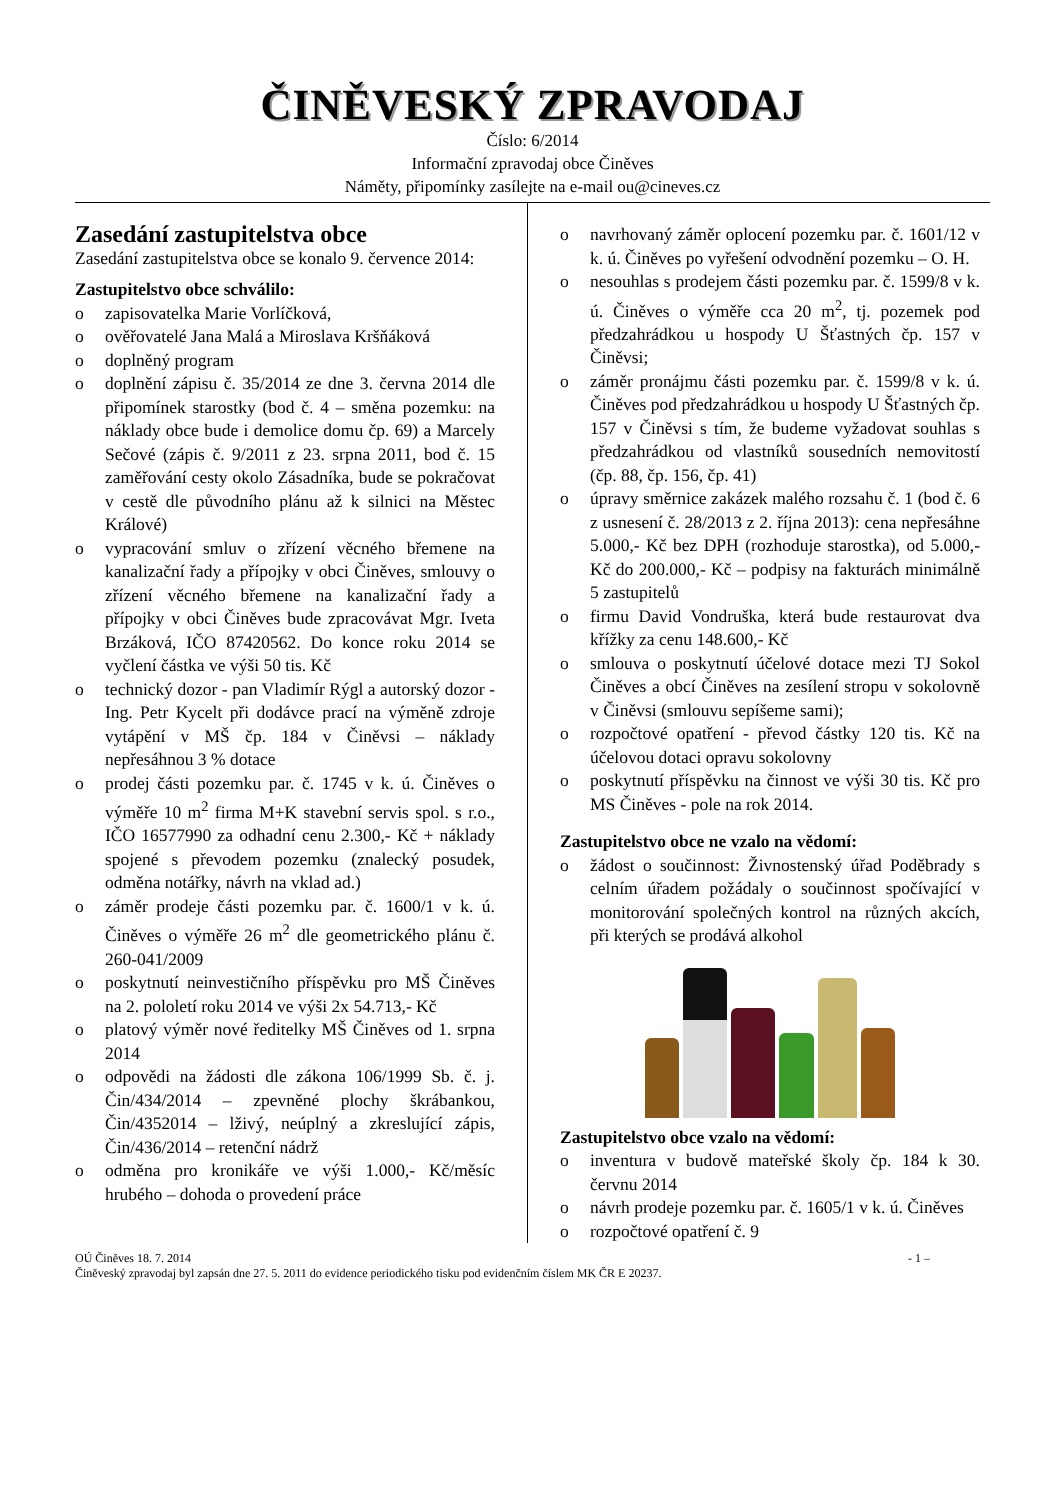ČINĚVESKÝ ZPRAVODAJ
Číslo: 6/2014
Informační zpravodaj obce Činěves
Náměty, připomínky zasílejte na e-mail ou@cineves.cz
Zasedání zastupitelstva obce
Zasedání zastupitelstva obce se konalo 9. července 2014:
Zastupitelstvo obce schválilo:
o zapisovatelka Marie Vorlíčková,
o ověřovatelé Jana Malá a Miroslava Kršňáková
o doplněný program
o doplnění zápisu č. 35/2014 ze dne 3. června 2014 dle připomínek starostky (bod č. 4 – směna pozemku: na náklady obce bude i demolice domu čp. 69) a Marcely Sečové (zápis č. 9/2011 z 23. srpna 2011, bod č. 15 zaměřování cesty okolo Zásadníka, bude se pokračovat v cestě dle původního plánu až k silnici na Městec Králové)
o vypracování smluv o zřízení věcného břemene na kanalizační řady a přípojky v obci Činěves, smlouvy o zřízení věcného břemene na kanalizační řady a přípojky v obci Činěves bude zpracovávat Mgr. Iveta Brzáková, IČO 87420562. Do konce roku 2014 se vyčlení částka ve výši 50 tis. Kč
o technický dozor - pan Vladimír Rýgl a autorský dozor - Ing. Petr Kycelt při dodávce prací na výměně zdroje vytápění v MŠ čp. 184 v Činěvsi – náklady nepřesáhnou 3 % dotace
o prodej části pozemku par. č. 1745 v k. ú. Činěves o výměře 10 m<sup>2</sup> firma M+K stavební servis spol. s r.o., IČO 16577990 za odhadní cenu 2.300,- Kč + náklady spojené s převodem pozemku (znalecký posudek, odměna notářky, návrh na vklad ad.)
o záměr prodeje části pozemku par. č. 1600/1 v k. ú. Činěves o výměře 26 m<sup>2</sup> dle geometrického plánu č. 260-041/2009
o poskytnutí neinvestičního příspěvku pro MŠ Činěves na 2. pololetí roku 2014 ve výši 2x 54.713,- Kč
o platový výměr nové ředitelky MŠ Činěves od 1. srpna 2014
o odpovědi na žádosti dle zákona 106/1999 Sb. č. j. Čin/434/2014 – zpevněné plochy škrábankou, Čin/4352014 – lživý, neúplný a zkreslující zápis, Čin/436/2014 – retenční nádrž
o odměna pro kronikáře ve výši 1.000,- Kč/měsíc hrubého – dohoda o provedení práce
o navrhovaný záměr oplocení pozemku par. č. 1601/12 v k. ú. Činěves po vyřešení odvodnění pozemku – O. H.
o nesouhlas s prodejem části pozemku par. č. 1599/8 v k. ú. Činěves o výměře cca 20 m<sup>2</sup>, tj. pozemek pod předzahrádkou u hospody U Šťastných čp. 157 v Činěvsi;
o záměr pronájmu části pozemku par. č. 1599/8 v k. ú. Činěves pod předzahrádkou u hospody U Šťastných čp. 157 v Činěvsi s tím, že budeme vyžadovat souhlas s předzahrádkou od vlastníků sousedních nemovitostí (čp. 88, čp. 156, čp. 41)
o úpravy směrnice zakázek malého rozsahu č. 1 (bod č. 6 z usnesení č. 28/2013 z 2. října 2013): cena nepřesáhne 5.000,- Kč bez DPH (rozhoduje starostka), od 5.000,- Kč do 200.000,- Kč – podpisy na fakturách minimálně 5 zastupitelů
o firmu David Vondruška, která bude restaurovat dva křížky za cenu 148.600,- Kč
o smlouva o poskytnutí účelové dotace mezi TJ Sokol Činěves a obcí Činěves na zesílení stropu v sokolovně v Činěvsi (smlouvu sepíšeme sami);
o rozpočtové opatření - převod částky 120 tis. Kč na účelovou dotaci opravu sokolovny
o poskytnutí příspěvku na činnost ve výši 30 tis. Kč pro MS Činěves - pole na rok 2014.
Zastupitelstvo obce ne vzalo na vědomí:
o žádost o součinnost: Živnostenský úřad Poděbrady s celním úřadem požádaly o součinnost spočívající v monitorování společných kontrol na různých akcích, při kterých se prodává alkohol
Zastupitelstvo obce vzalo na vědomí:
o inventura v budově mateřské školy čp. 184 k 30. červnu 2014
o návrh prodeje pozemku par. č. 1605/1 v k. ú. Činěves
o rozpočtové opatření č. 9
OÚ Činěves 18. 7. 2014 - 1 –
Činěveský zpravodaj byl zapsán dne 27. 5. 2011 do evidence periodického tisku pod evidenčním číslem MK ČR E 20237.